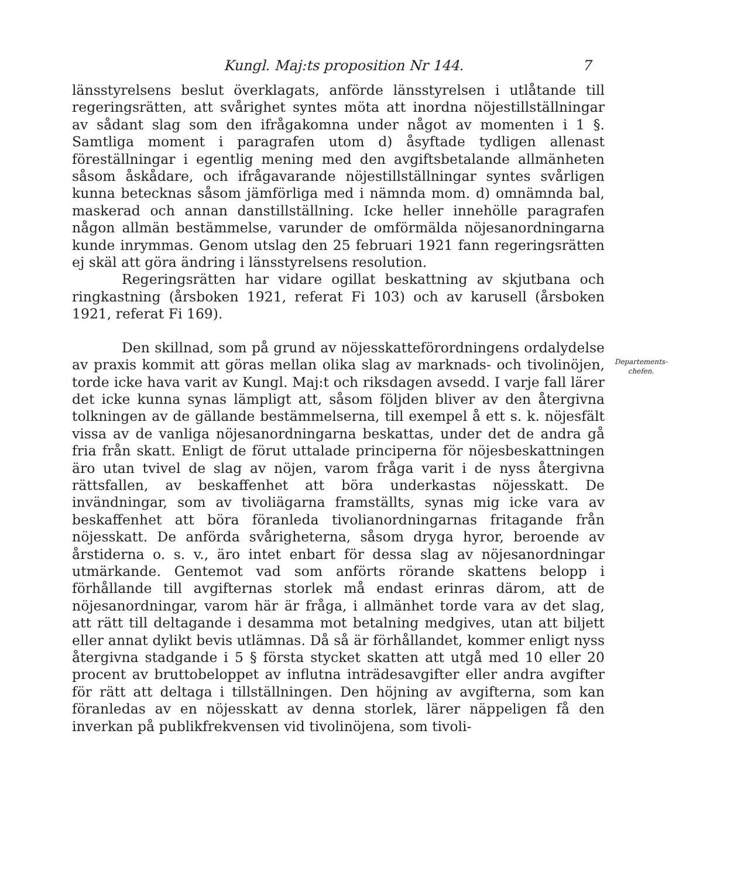Kungl. Maj:ts proposition Nr 144. 7
länsstyrelsens beslut överklagats, anförde länsstyrelsen i utlåtande till regeringsrätten, att svårighet syntes möta att inordna nöjestillställningar av sådant slag som den ifrågakomna under något av momenten i 1 §. Samtliga moment i paragrafen utom d) åsyftade tydligen allenast föreställningar i egentlig mening med den avgiftsbetalande allmänheten såsom åskådare, och ifrågavarande nöjestillställningar syntes svårligen kunna betecknas såsom jämförliga med i nämnda mom. d) omnämnda bal, maskerad och annan danstillställning. Icke heller innehölle paragrafen någon allmän bestämmelse, varunder de omförmälda nöjesanordningarna kunde inrymmas. Genom utslag den 25 februari 1921 fann regeringsrätten ej skäl att göra ändring i länsstyrelsens resolution.
Regeringsrätten har vidare ogillat beskattning av skjutbana och ringkastning (årsboken 1921, referat Fi 103) och av karusell (årsboken 1921, referat Fi 169).
Den skillnad, som på grund av nöjesskatteförordningens ordalydelse av praxis kommit att göras mellan olika slag av marknads- och tivolinöjen, torde icke hava varit av Kungl. Maj:t och riksdagen avsedd. I varje fall lärer det icke kunna synas lämpligt att, såsom följden bliver av den återgivna tolkningen av de gällande bestämmelserna, till exempel å ett s. k. nöjesfält vissa av de vanliga nöjesanordningarna beskattas, under det de andra gå fria från skatt. Enligt de förut uttalade principerna för nöjesbeskattningen äro utan tvivel de slag av nöjen, varom fråga varit i de nyss återgivna rättsfallen, av beskaffenhet att böra underkastas nöjesskatt. De invändningar, som av tivoliägarna framställts, synas mig icke vara av beskaffenhet att böra föranleda tivolianordningarnas fritagande från nöjesskatt. De anförda svårigheterna, såsom dryga hyror, beroende av årstiderna o. s. v., äro intet enbart för dessa slag av nöjesanordningar utmärkande. Gentemot vad som anförts rörande skattens belopp i förhållande till avgifternas storlek må endast erinras därom, att de nöjesanordningar, varom här är fråga, i allmänhet torde vara av det slag, att rätt till deltagande i desamma mot betalning medgives, utan att biljett eller annat dylikt bevis utlämnas. Då så är förhållandet, kommer enligt nyss återgivna stadgande i 5 § första stycket skatten att utgå med 10 eller 20 procent av bruttobeloppet av influtna inträdesavgifter eller andra avgifter för rätt att deltaga i tillställningen. Den höjning av avgifterna, som kan föranledas av en nöjesskatt av denna storlek, lärer näppeligen få den inverkan på publikfrekvensen vid tivolinöjena, som tivoli-
Departements-
chefen.